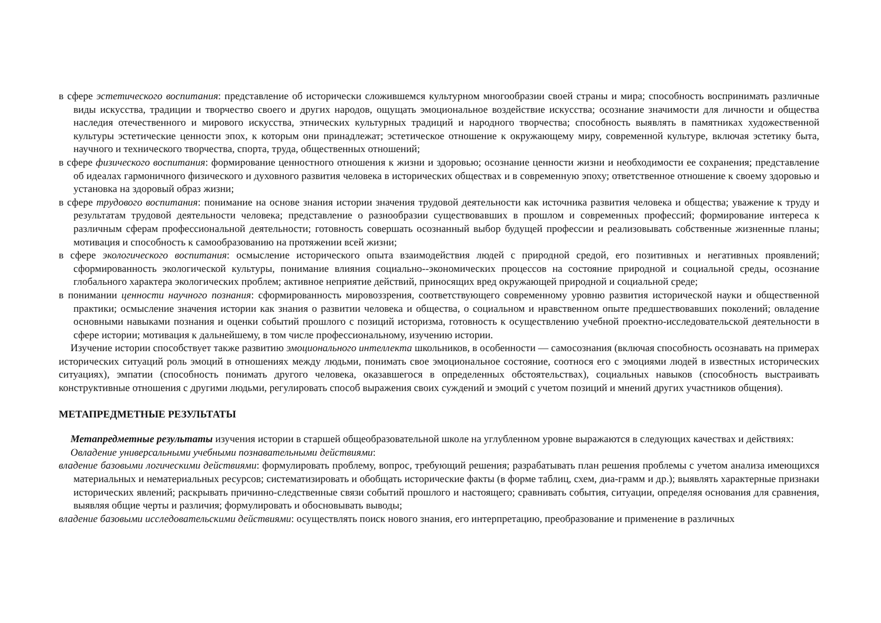в сфере эстетического воспитания: представление об исторически сложившемся культурном многообразии своей страны и мира; способность воспринимать различные виды искусства, традиции и творчество своего и других народов, ощущать эмоциональное воздействие искусства; осознание значимости для личности и общества наследия отечественного и мирового искусства, этнических культурных традиций и народного творчества; способность выявлять в памятниках художественной культуры эстетические ценности эпох, к которым они принадлежат; эстетическое отношение к окружающему миру, современной культуре, включая эстетику быта, научного и технического творчества, спорта, труда, общественных отношений;
в сфере физического воспитания: формирование ценностного отношения к жизни и здоровью; осознание ценности жизни и необходимости ее сохранения; представление об идеалах гармоничного физического и духовного развития человека в исторических обществах и в современную эпоху; ответственное отношение к своему здоровью и установка на здоровый образ жизни;
в сфере трудового воспитания: понимание на основе знания истории значения трудовой деятельности как источника развития человека и общества; уважение к труду и результатам трудовой деятельности человека; представление о разнообразии существовавших в прошлом и современных профессий; формирование интереса к различным сферам профессиональной деятельности; готовность совершать осознанный выбор будущей профессии и реализовывать собственные жизненные планы; мотивация и способность к самообразованию на протяжении всей жизни;
в сфере экологического воспитания: осмысление исторического опыта взаимодействия людей с природной средой, его позитивных и негативных проявлений; сформированность экологической культуры, понимание влияния социально--экономических процессов на состояние природной и социальной среды, осознание глобального характера экологических проблем; активное неприятие действий, приносящих вред окружающей природной и социальной среде;
в понимании ценности научного познания: сформированность мировоззрения, соответствующего современному уровню развития исторической науки и общественной практики; осмысление значения истории как знания о развитии человека и общества, о социальном и нравственном опыте предшествовавших поколений; овладение основными навыками познания и оценки событий прошлого с позиций историзма, готовность к осуществлению учебной проектно-исследовательской деятельности в сфере истории; мотивация к дальнейшему, в том числе профессиональному, изучению истории.
Изучение истории способствует также развитию эмоционального интеллекта школьников, в особенности — самосознания (включая способность осознавать на примерах исторических ситуаций роль эмоций в отношениях между людьми, понимать свое эмоциональное состояние, соотнося его с эмоциями людей в известных исторических ситуациях), эмпатии (способность понимать другого человека, оказавшегося в определенных обстоятельствах), социальных навыков (способность выстраивать конструктивные отношения с другими людьми, регулировать способ выражения своих суждений и эмоций с учетом позиций и мнений других участников общения).
МЕТАПРЕДМЕТНЫЕ РЕЗУЛЬТАТЫ
Метапредметные результаты изучения истории в старшей общеобразовательной школе на углубленном уровне выражаются в следующих качествах и действиях:
Овладение универсальными учебными познавательными действиями:
владение базовыми логическими действиями: формулировать проблему, вопрос, требующий решения; разрабатывать план решения проблемы с учетом анализа имеющихся материальных и нематериальных ресурсов; систематизировать и обобщать исторические факты (в форме таблиц, схем, диа-грамм и др.); выявлять характерные признаки исторических явлений; раскрывать причинно-следственные связи событий прошлого и настоящего; сравнивать события, ситуации, определяя основания для сравнения, выявляя общие черты и различия; формулировать и обосновывать выводы;
владение базовыми исследовательскими действиями: осуществлять поиск нового знания, его интерпретацию, преобразование и применение в различных